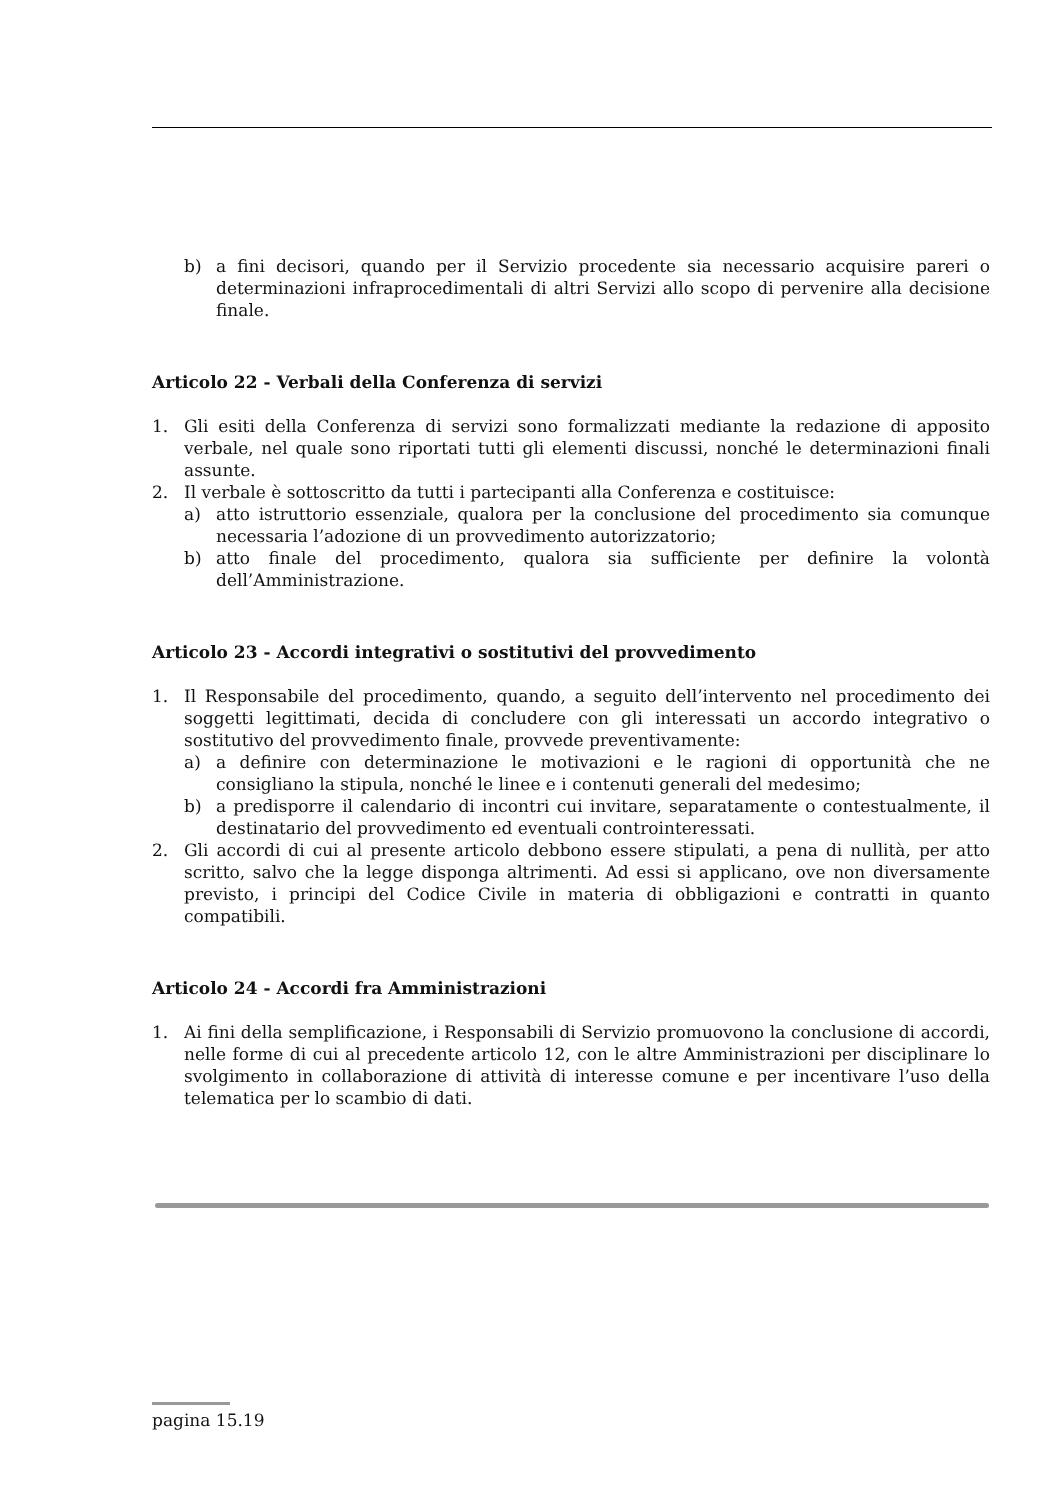b) a fini decisori, quando per il Servizio procedente sia necessario acquisire pareri o determinazioni infraprocedimentali di altri Servizi allo scopo di pervenire alla decisione finale.
Articolo 22 - Verbali della Conferenza di servizi
1. Gli esiti della Conferenza di servizi sono formalizzati mediante la redazione di apposito verbale, nel quale sono riportati tutti gli elementi discussi, nonché le determinazioni finali assunte.
2. Il verbale è sottoscritto da tutti i partecipanti alla Conferenza e costituisce:
a) atto istruttorio essenziale, qualora per la conclusione del procedimento sia comunque necessaria l’adozione di un provvedimento autorizzatorio;
b) atto finale del procedimento, qualora sia sufficiente per definire la volontà dell’Amministrazione.
Articolo 23 - Accordi integrativi o sostitutivi del provvedimento
1. Il Responsabile del procedimento, quando, a seguito dell’intervento nel procedimento dei soggetti legittimati, decida di concludere con gli interessati un accordo integrativo o sostitutivo del provvedimento finale, provvede preventivamente:
a) a definire con determinazione le motivazioni e le ragioni di opportunità che ne consigliano la stipula, nonché le linee e i contenuti generali del medesimo;
b) a predisporre il calendario di incontri cui invitare, separatamente o contestualmente, il destinatario del provvedimento ed eventuali controinteressati.
2. Gli accordi di cui al presente articolo debbono essere stipulati, a pena di nullità, per atto scritto, salvo che la legge disponga altrimenti. Ad essi si applicano, ove non diversamente previsto, i principi del Codice Civile in materia di obbligazioni e contratti in quanto compatibili.
Articolo 24 - Accordi fra Amministrazioni
1. Ai fini della semplificazione, i Responsabili di Servizio promuovono la conclusione di accordi, nelle forme di cui al precedente articolo 12, con le altre Amministrazioni per disciplinare lo svolgimento in collaborazione di attività di interesse comune e per incentivare l’uso della telematica per lo scambio di dati.
pagina 15.19